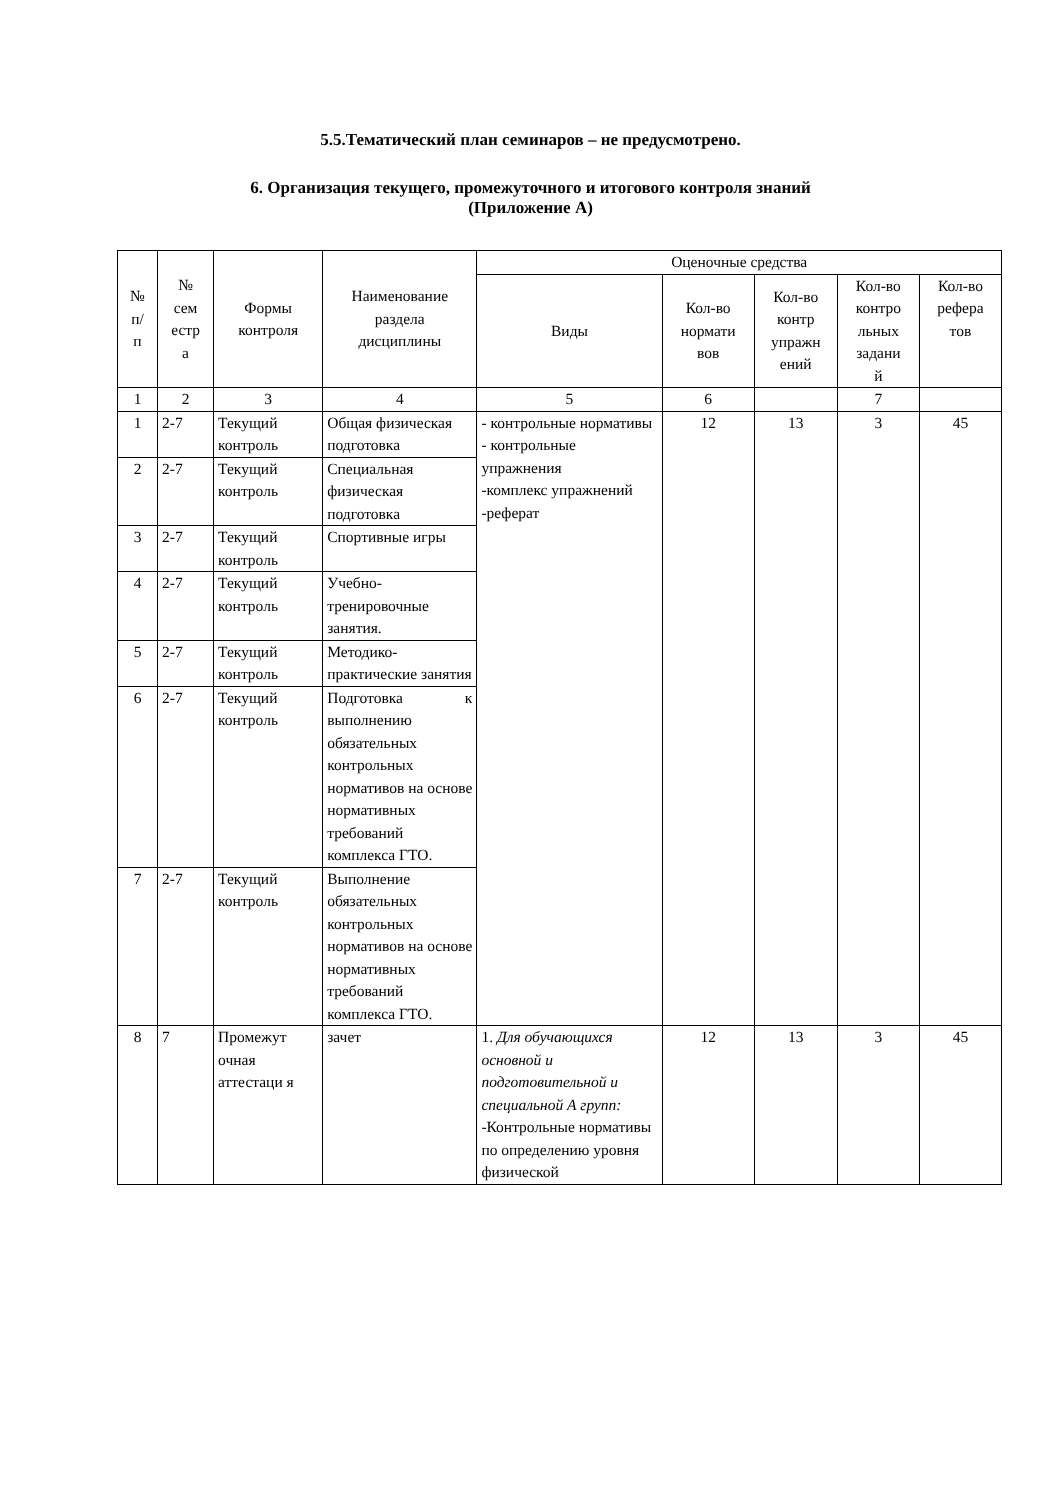5.5.Тематический план семинаров – не предусмотрено.
6. Организация текущего, промежуточного и итогового контроля знаний
(Приложение А)
| № п/ п | № сем естр а | Формы контроля | Наименование раздела дисциплины | Оценочные средства | | | | |
| --- | --- | --- | --- | --- | --- | --- | --- | --- |
| | | | | Виды | Кол-во нормати вов | Кол-во контр упражн ений | Кол-во контро льных задани й | Кол-во рефера тов |
| 1 | 2 | 3 | 4 | 5 | 6 | | 7 | |
| 1 | 2-7 | Текущий контроль | Общая физическая подготовка | - контрольные нормативы - контрольные упражнения -комплекс упражнений -реферат | 12 | 13 | 3 | 45 |
| 2 | 2-7 | Текущий контроль | Специальная физическая подготовка | | | | | |
| 3 | 2-7 | Текущий контроль | Спортивные игры | | | | | |
| 4 | 2-7 | Текущий контроль | Учебно-тренировочные занятия. | | | | | |
| 5 | 2-7 | Текущий контроль | Методико-практические занятия | | | | | |
| 6 | 2-7 | Текущий контроль | Подготовка к выполнению обязательных контрольных нормативов на основе нормативных требований комплекса ГТО. | | | | | |
| 7 | 2-7 | Текущий контроль | Выполнение обязательных контрольных нормативов на основе нормативных требований комплекса ГТО. | | | | | |
| 8 | 7 | Промежут очная аттестаци я | зачет | 1. Для обучающихся основной и подготовительной и специальной А групп: -Контрольные нормативы по определению уровня физической | 12 | 13 | 3 | 45 |